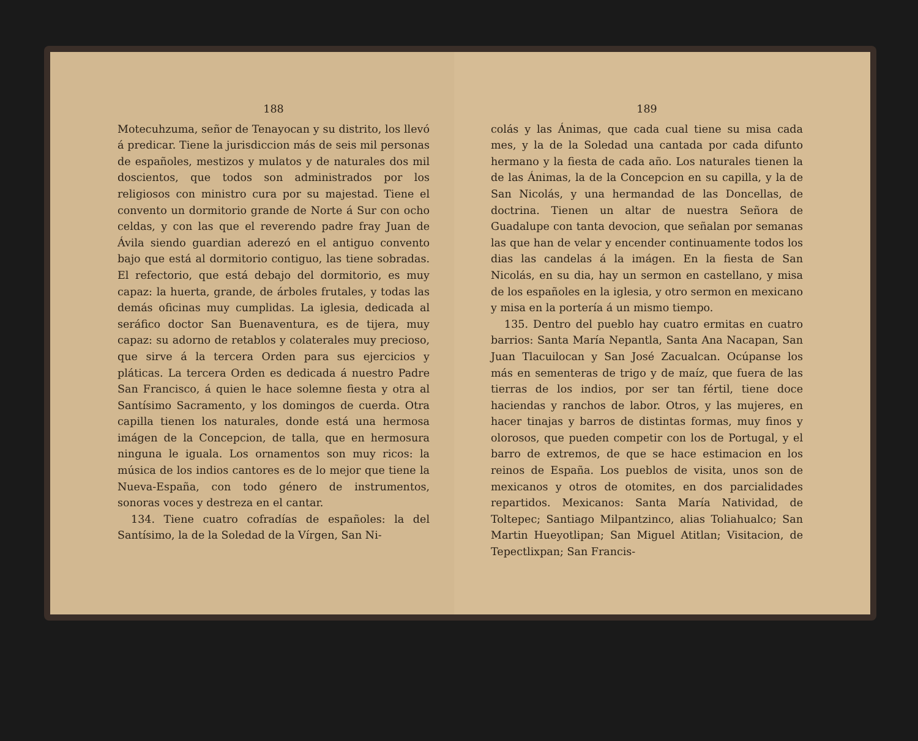188
Motecuhzuma, señor de Tenayocan y su distrito, los llevó á predicar. Tiene la jurisdiccion más de seis mil personas de españoles, mestizos y mulatos y de naturales dos mil doscientos, que todos son administrados por los religiosos con ministro cura por su majestad. Tiene el convento un dormitorio grande de Norte á Sur con ocho celdas, y con las que el reverendo padre fray Juan de Ávila siendo guardian aderezó en el antiguo convento bajo que está al dormitorio contiguo, las tiene sobradas. El refectorio, que está debajo del dormitorio, es muy capaz: la huerta, grande, de árboles frutales, y todas las demás oficinas muy cumplidas. La iglesia, dedicada al seráfico doctor San Buenaventura, es de tijera, muy capaz: su adorno de retablos y colaterales muy precioso, que sirve á la tercera Orden para sus ejercicios y pláticas. La tercera Orden es dedicada á nuestro Padre San Francisco, á quien le hace solemne fiesta y otra al Santísimo Sacramento, y los domingos de cuerda. Otra capilla tienen los naturales, donde está una hermosa imágen de la Concepcion, de talla, que en hermosura ninguna le iguala. Los ornamentos son muy ricos: la música de los indios cantores es de lo mejor que tiene la Nueva-España, con todo género de instrumentos, sonoras voces y destreza en el cantar.
134. Tiene cuatro cofradías de españoles: la del Santísimo, la de la Soledad de la Vírgen, San Ni-
189
colás y las Ánimas, que cada cual tiene su misa cada mes, y la de la Soledad una cantada por cada difunto hermano y la fiesta de cada año. Los naturales tienen la de las Ánimas, la de la Concepcion en su capilla, y la de San Nicolás, y una hermandad de las Doncellas, de doctrina. Tienen un altar de nuestra Señora de Guadalupe con tanta devocion, que señalan por semanas las que han de velar y encender continuamente todos los dias las candelas á la imágen. En la fiesta de San Nicolás, en su dia, hay un sermon en castellano, y misa de los españoles en la iglesia, y otro sermon en mexicano y misa en la portería á un mismo tiempo.
135. Dentro del pueblo hay cuatro ermitas en cuatro barrios: Santa María Nepantla, Santa Ana Nacapan, San Juan Tlacuilocan y San José Zacualcan. Ocúpanse los más en sementeras de trigo y de maíz, que fuera de las tierras de los indios, por ser tan fértil, tiene doce haciendas y ranchos de labor. Otros, y las mujeres, en hacer tinajas y barros de distintas formas, muy finos y olorosos, que pueden competir con los de Portugal, y el barro de extremos, de que se hace estimacion en los reinos de España. Los pueblos de visita, unos son de mexicanos y otros de otomites, en dos parcialidades repartidos. Mexicanos: Santa María Natividad, de Toltepec; Santiago Milpantzinco, alias Toliahualco; San Martin Hueyotlipan; San Miguel Atitlan; Visitacion, de Tepectlixpan; San Francis-